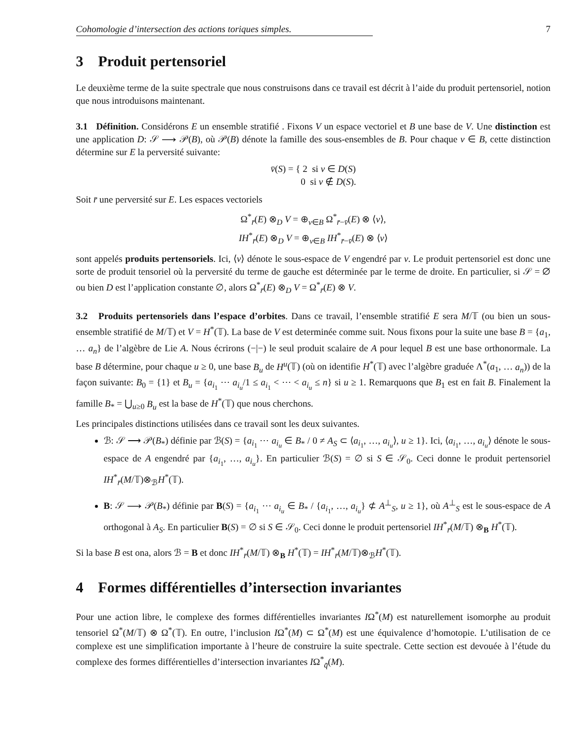Cohomologie d’intersection des actions toriques simples. 7
3 Produit pertensoriel
Le deuxième terme de la suite spectrale que nous construisons dans ce travail est décrit à l’aide du produit pertensoriel, notion que nous introduisons maintenant.
3.1 Définition. Considérons E un ensemble stratifié . Fixons V un espace vectoriel et B une base de V. Une distinction est une application D: 𝒮 ⟶ 𝒫(B), où 𝒫(B) dénote la famille des sous-ensembles de B. Pour chaque v ∈ B, cette distinction détermine sur E la perversité suivante:
v̄(S) = { 2 si v ∈ D(S)
0 si v ∉ D(S).
Soit r̄ une perversité sur E. Les espaces vectoriels
Ω<sup>*</sup><sub>r̄</sub>(E) ⊗<sub>D</sub> V = ⊕<sub>v∈B</sub> Ω<sup>*</sup><sub>r̄−v̄</sub>(E) ⊗ ⟨v⟩,
IH<sup>*</sup><sub>r̄</sub>(E) ⊗<sub>D</sub> V = ⊕<sub>v∈B</sub> IH<sup>*</sup><sub>r̄−v̄</sub>(E) ⊗ ⟨v⟩
sont appelés produits pertensoriels. Ici, ⟨v⟩ dénote le sous-espace de V engendré par v. Le produit pertensoriel est donc une sorte de produit tensoriel où la perversité du terme de gauche est déterminée par le terme de droite. En particulier, si 𝒮 = ∅ ou bien D est l’application constante ∅, alors Ω<sup>*</sup><sub>r̄</sub>(E) ⊗<sub>D</sub> V = Ω<sup>*</sup><sub>r̄</sub>(E) ⊗ V.
3.2 Produits pertensoriels dans l’espace d’orbites. Dans ce travail, l’ensemble stratifié E sera M/𝕋 (ou bien un sous-ensemble stratifié de M/𝕋) et V = H<sup>*</sup>(𝕋). La base de V est determinée comme suit. Nous fixons pour la suite une base B = {a<sub>1</sub>, … a<sub>n</sub>} de l’algèbre de Lie A. Nous écrirons (−|−) le seul produit scalaire de A pour lequel B est une base orthonormale. La base B détermine, pour chaque u ≥ 0, une base B<sub>u</sub> de H<sup>u</sup>(𝕋) (où on identifie H<sup>*</sup>(𝕋) avec l’algèbre graduée Λ<sup>*</sup>(a<sub>1</sub>, … a<sub>n</sub>)) de la façon suivante: B<sub>0</sub> = {1} et B<sub>u</sub> = {a<sub>i<sub>1</sub></sub> ⋯ a<sub>i<sub>u</sub></sub>/1 ≤ a<sub>i<sub>1</sub></sub> < ⋯ < a<sub>i<sub>u</sub></sub> ≤ n} si u ≥ 1. Remarquons que B<sub>1</sub> est en fait B. Finalement la famille B<sub>*</sub> = ⋃<sub>u≥0</sub> B<sub>u</sub> est la base de H<sup>*</sup>(𝕋) que nous cherchons.
Les principales distinctions utilisées dans ce travail sont les deux suivantes.
ℬ: 𝒮 ⟶ 𝒫(B<sub>*</sub>) définie par ℬ(S) = {a<sub>i<sub>1</sub></sub> ⋯ a<sub>i<sub>u</sub></sub> ∈ B<sub>*</sub> / 0 ≠ A<sub>S</sub> ⊂ ⟨a<sub>i<sub>1</sub></sub>, …, a<sub>i<sub>u</sub></sub>⟩, u ≥ 1}. Ici, ⟨a<sub>i<sub>1</sub></sub>, …, a<sub>i<sub>u</sub></sub>⟩ dénote le sous-espace de A engendré par {a<sub>i<sub>1</sub></sub>, …, a<sub>i<sub>u</sub></sub>}. En particulier ℬ(S) = ∅ si S ∈ 𝒮<sub>0</sub>. Ceci donne le produit pertensoriel IH<sup>*</sup><sub>r̄</sub>(M/𝕋)⊗<sub>ℬ</sub>H<sup>*</sup>(𝕋).
B: 𝒮 ⟶ 𝒫(B<sub>*</sub>) définie par B(S) = {a<sub>i<sub>1</sub></sub> ⋯ a<sub>i<sub>u</sub></sub> ∈ B<sub>*</sub> / {a<sub>i<sub>1</sub></sub>, …, a<sub>i<sub>u</sub></sub>} ⊄ A<sup>⊥</sup><sub>S</sub>, u ≥ 1}, où A<sup>⊥</sup><sub>S</sub> est le sous-espace de A orthogonal à A<sub>S</sub>. En particulier B(S) = ∅ si S ∈ 𝒮<sub>0</sub>. Ceci donne le produit pertensoriel IH<sup>*</sup><sub>r̄</sub>(M/𝕋) ⊗<sub>B</sub> H<sup>*</sup>(𝕋).
Si la base B est ona, alors ℬ = B et donc IH<sup>*</sup><sub>r̄</sub>(M/𝕋) ⊗<sub>B</sub> H<sup>*</sup>(𝕋) = IH<sup>*</sup><sub>r̄</sub>(M/𝕋)⊗<sub>ℬ</sub>H<sup>*</sup>(𝕋).
4 Formes différentielles d’intersection invariantes
Pour une action libre, le complexe des formes différentielles invariantes IΩ<sup>*</sup>(M) est naturellement isomorphe au produit tensoriel Ω<sup>*</sup>(M/𝕋) ⊗ Ω<sup>*</sup>(𝕋). En outre, l’inclusion IΩ<sup>*</sup>(M) ⊂ Ω<sup>*</sup>(M) est une équivalence d’homotopie. L’utilisation de ce complexe est une simplification importante à l’heure de construire la suite spectrale. Cette section est devouée à l’étude du complexe des formes différentielles d’intersection invariantes IΩ<sup>*</sup><sub>q̄</sub>(M).